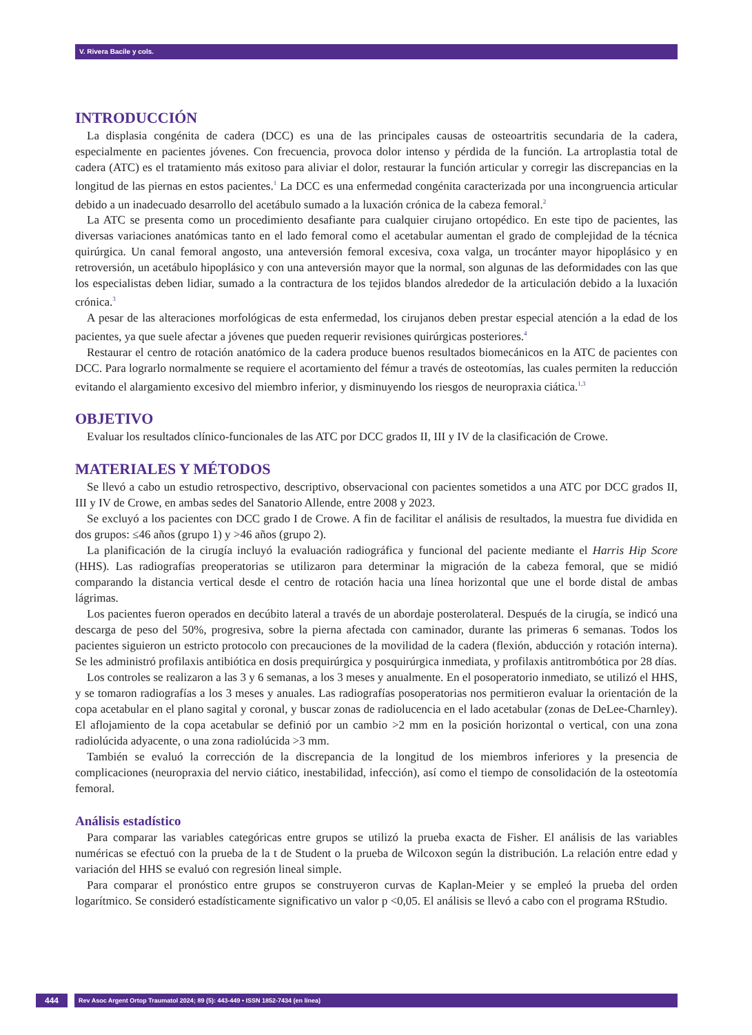V. Rivera Bacile y cols.
INTRODUCCIÓN
La displasia congénita de cadera (DCC) es una de las principales causas de osteoartritis secundaria de la cadera, especialmente en pacientes jóvenes. Con frecuencia, provoca dolor intenso y pérdida de la función. La artroplastia total de cadera (ATC) es el tratamiento más exitoso para aliviar el dolor, restaurar la función articular y corregir las discrepancias en la longitud de las piernas en estos pacientes.<sup>1</sup> La DCC es una enfermedad congénita caracterizada por una incongruencia articular debido a un inadecuado desarrollo del acetábulo sumado a la luxación crónica de la cabeza femoral.<sup>2</sup>
La ATC se presenta como un procedimiento desafiante para cualquier cirujano ortopédico. En este tipo de pacientes, las diversas variaciones anatómicas tanto en el lado femoral como el acetabular aumentan el grado de complejidad de la técnica quirúrgica. Un canal femoral angosto, una anteversión femoral excesiva, coxa valga, un trocánter mayor hipoplásico y en retroversión, un acetábulo hipoplásico y con una anteversión mayor que la normal, son algunas de las deformidades con las que los especialistas deben lidiar, sumado a la contractura de los tejidos blandos alrededor de la articulación debido a la luxación crónica.<sup>3</sup>
A pesar de las alteraciones morfológicas de esta enfermedad, los cirujanos deben prestar especial atención a la edad de los pacientes, ya que suele afectar a jóvenes que pueden requerir revisiones quirúrgicas posteriores.<sup>4</sup>
Restaurar el centro de rotación anatómico de la cadera produce buenos resultados biomecánicos en la ATC de pacientes con DCC. Para lograrlo normalmente se requiere el acortamiento del fémur a través de osteotomías, las cuales permiten la reducción evitando el alargamiento excesivo del miembro inferior, y disminuyendo los riesgos de neuropraxia ciática.<sup>1,3</sup>
OBJETIVO
Evaluar los resultados clínico-funcionales de las ATC por DCC grados II, III y IV de la clasificación de Crowe.
MATERIALES Y MÉTODOS
Se llevó a cabo un estudio retrospectivo, descriptivo, observacional con pacientes sometidos a una ATC por DCC grados II, III y IV de Crowe, en ambas sedes del Sanatorio Allende, entre 2008 y 2023.
Se excluyó a los pacientes con DCC grado I de Crowe. A fin de facilitar el análisis de resultados, la muestra fue dividida en dos grupos: ≤46 años (grupo 1) y >46 años (grupo 2).
La planificación de la cirugía incluyó la evaluación radiográfica y funcional del paciente mediante el Harris Hip Score (HHS). Las radiografías preoperatorias se utilizaron para determinar la migración de la cabeza femoral, que se midió comparando la distancia vertical desde el centro de rotación hacia una línea horizontal que une el borde distal de ambas lágrimas.
Los pacientes fueron operados en decúbito lateral a través de un abordaje posterolateral. Después de la cirugía, se indicó una descarga de peso del 50%, progresiva, sobre la pierna afectada con caminador, durante las primeras 6 semanas. Todos los pacientes siguieron un estricto protocolo con precauciones de la movilidad de la cadera (flexión, abducción y rotación interna). Se les administró profilaxis antibiótica en dosis prequirúrgica y posquirúrgica inmediata, y profilaxis antitrombótica por 28 días.
Los controles se realizaron a las 3 y 6 semanas, a los 3 meses y anualmente. En el posoperatorio inmediato, se utilizó el HHS, y se tomaron radiografías a los 3 meses y anuales. Las radiografías posoperatorias nos permitieron evaluar la orientación de la copa acetabular en el plano sagital y coronal, y buscar zonas de radiolucencia en el lado acetabular (zonas de DeLee-Charnley). El aflojamiento de la copa acetabular se definió por un cambio >2 mm en la posición horizontal o vertical, con una zona radiolúcida adyacente, o una zona radiolúcida >3 mm.
También se evaluó la corrección de la discrepancia de la longitud de los miembros inferiores y la presencia de complicaciones (neuropraxia del nervio ciático, inestabilidad, infección), así como el tiempo de consolidación de la osteotomía femoral.
Análisis estadístico
Para comparar las variables categóricas entre grupos se utilizó la prueba exacta de Fisher. El análisis de las variables numéricas se efectuó con la prueba de la t de Student o la prueba de Wilcoxon según la distribución. La relación entre edad y variación del HHS se evaluó con regresión lineal simple.
Para comparar el pronóstico entre grupos se construyeron curvas de Kaplan-Meier y se empleó la prueba del orden logarítmico. Se consideró estadísticamente significativo un valor p <0,05. El análisis se llevó a cabo con el programa RStudio.
444
Rev Asoc Argent Ortop Traumatol 2024; 89 (5): 443-449 • ISSN 1852-7434 (en línea)